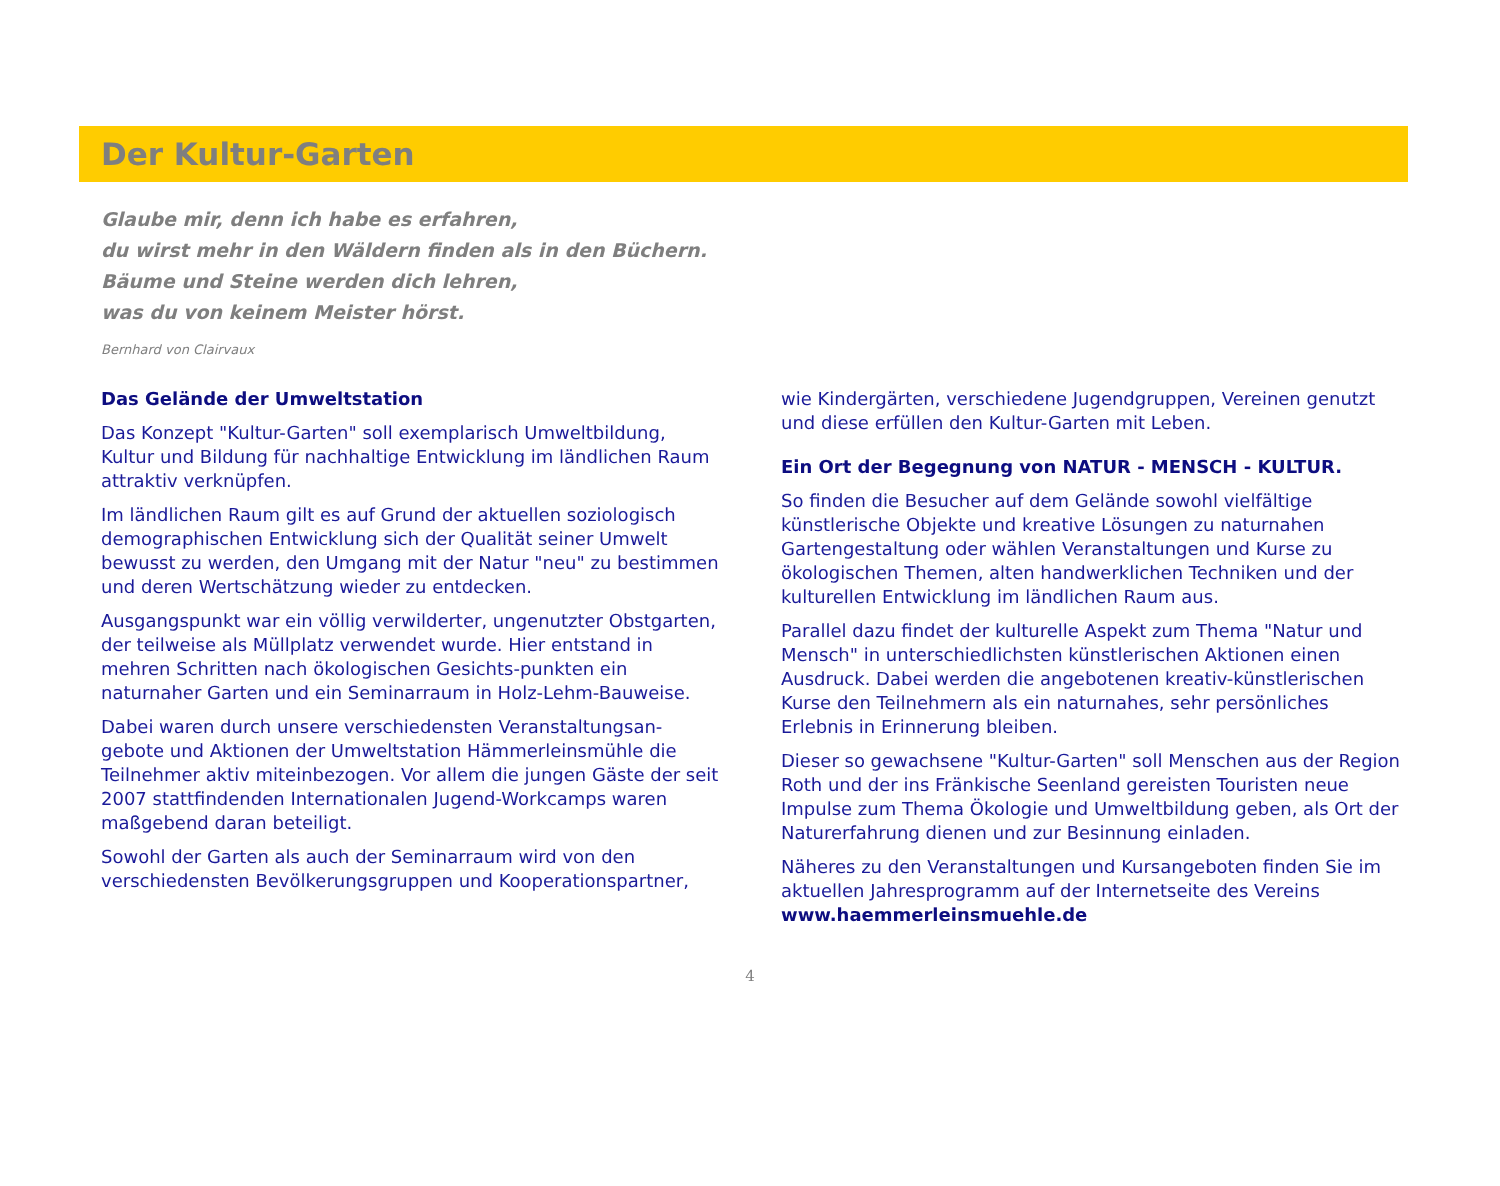Der Kultur-Garten
Glaube mir, denn ich habe es erfahren,
du wirst mehr in den Wäldern finden als in den Büchern.
Bäume und Steine werden dich lehren,
was du von keinem Meister hörst.
Bernhard von Clairvaux
Das Gelände der Umweltstation
Das Konzept "Kultur-Garten" soll exemplarisch Umweltbildung, Kultur und Bildung für nachhaltige Entwicklung im ländlichen Raum attraktiv verknüpfen.
Im ländlichen Raum gilt es auf Grund der aktuellen soziologisch demographischen Entwicklung sich der Qualität seiner Umwelt bewusst zu werden, den Umgang mit der Natur "neu" zu bestimmen und deren Wertschätzung wieder zu entdecken.
Ausgangspunkt war ein völlig verwilderter, ungenutzter Obstgarten, der teilweise als Müllplatz verwendet wurde. Hier entstand in mehren Schritten nach ökologischen Gesichts-punkten ein naturnaher Garten und ein Seminarraum in Holz-Lehm-Bauweise.
Dabei waren durch unsere verschiedensten Veranstaltungsan-gebote und Aktionen der Umweltstation Hämmerleinsmühle die Teilnehmer aktiv miteinbezogen. Vor allem die jungen Gäste der seit 2007 stattfindenden Internationalen Jugend-Workcamps waren maßgebend daran beteiligt.
Sowohl der Garten als auch der Seminarraum wird von den verschiedensten Bevölkerungsgruppen und Kooperationspartner,
wie Kindergärten, verschiedene Jugendgruppen, Vereinen genutzt und diese erfüllen den Kultur-Garten mit Leben.
Ein Ort der Begegnung von NATUR - MENSCH - KULTUR.
So finden die Besucher auf dem Gelände sowohl vielfältige künstlerische Objekte und kreative Lösungen zu naturnahen Gartengestaltung oder wählen Veranstaltungen und Kurse zu ökologischen Themen, alten handwerklichen Techniken und der kulturellen Entwicklung im ländlichen Raum aus.
Parallel dazu findet der kulturelle Aspekt zum Thema "Natur und Mensch" in unterschiedlichsten künstlerischen Aktionen einen Ausdruck. Dabei werden die angebotenen kreativ-künstlerischen Kurse den Teilnehmern als ein naturnahes, sehr persönliches Erlebnis in Erinnerung bleiben.
Dieser so gewachsene "Kultur-Garten" soll Menschen aus der Region Roth und der ins Fränkische Seenland gereisten Touristen neue Impulse zum Thema Ökologie und Umweltbildung geben, als Ort der Naturerfahrung dienen und zur Besinnung einladen.
Näheres zu den Veranstaltungen und Kursangeboten finden Sie im aktuellen Jahresprogramm auf der Internetseite des Vereins www.haemmerleinsmuehle.de
4